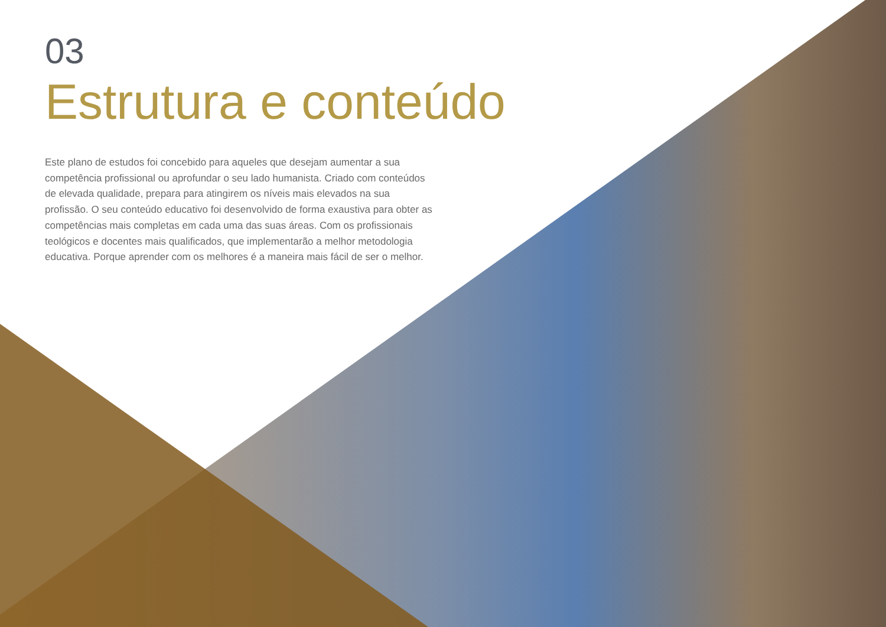03
Estrutura e conteúdo
Este plano de estudos foi concebido para aqueles que desejam aumentar a sua competência profissional ou aprofundar o seu lado humanista. Criado com conteúdos de elevada qualidade, prepara para atingirem os níveis mais elevados na sua profissão. O seu conteúdo educativo foi desenvolvido de forma exaustiva para obter as competências mais completas em cada uma das suas áreas. Com os profissionais teológicos e docentes mais qualificados, que implementarão a melhor metodologia educativa. Porque aprender com os melhores é a maneira mais fácil de ser o melhor.